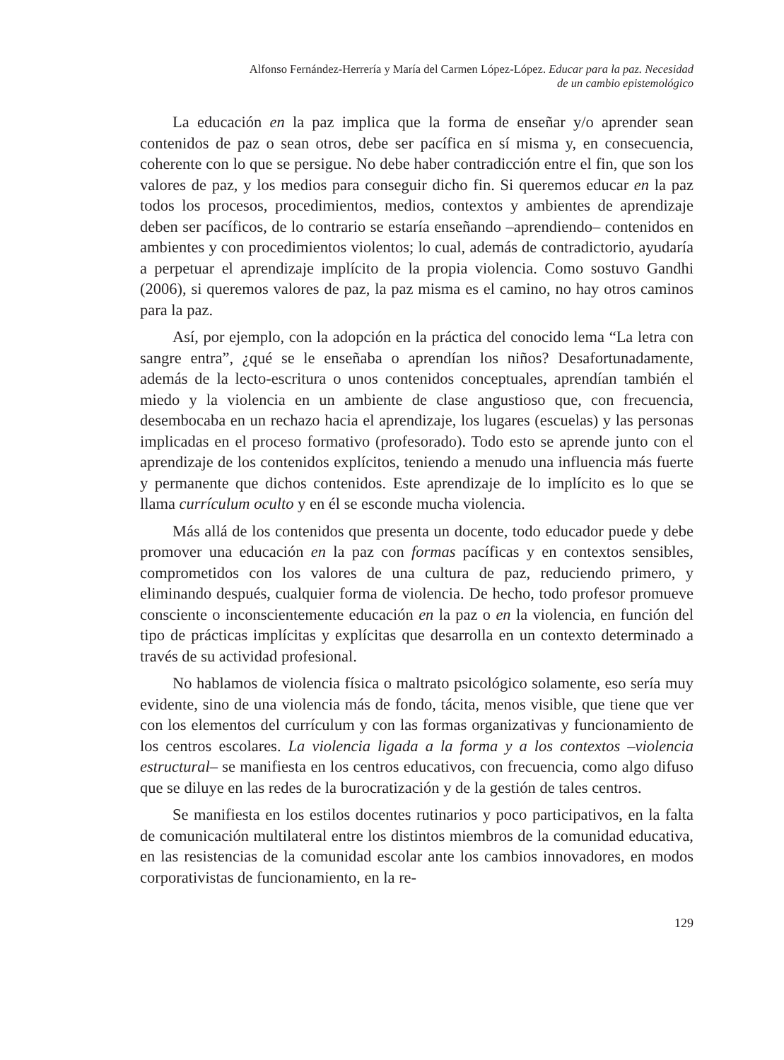Alfonso Fernández-Herrería y María del Carmen López-López. Educar para la paz. Necesidad
de un cambio epistemológico
La educación en la paz implica que la forma de enseñar y/o aprender sean contenidos de paz o sean otros, debe ser pacífica en sí misma y, en consecuencia, coherente con lo que se persigue. No debe haber contradicción entre el fin, que son los valores de paz, y los medios para conseguir dicho fin. Si queremos educar en la paz todos los procesos, procedimientos, medios, contextos y ambientes de aprendizaje deben ser pacíficos, de lo contrario se estaría enseñando –aprendiendo– contenidos en ambientes y con procedimientos violentos; lo cual, además de contradictorio, ayudaría a perpetuar el aprendizaje implícito de la propia violencia. Como sostuvo Gandhi (2006), si queremos valores de paz, la paz misma es el camino, no hay otros caminos para la paz.
Así, por ejemplo, con la adopción en la práctica del conocido lema “La letra con sangre entra”, ¿qué se le enseñaba o aprendían los niños? Desafortunadamente, además de la lecto-escritura o unos contenidos conceptuales, aprendían también el miedo y la violencia en un ambiente de clase angustioso que, con frecuencia, desembocaba en un rechazo hacia el aprendizaje, los lugares (escuelas) y las personas implicadas en el proceso formativo (profesorado). Todo esto se aprende junto con el aprendizaje de los contenidos explícitos, teniendo a menudo una influencia más fuerte y permanente que dichos contenidos. Este aprendizaje de lo implícito es lo que se llama currículum oculto y en él se esconde mucha violencia.
Más allá de los contenidos que presenta un docente, todo educador puede y debe promover una educación en la paz con formas pacíficas y en contextos sensibles, comprometidos con los valores de una cultura de paz, reduciendo primero, y eliminando después, cualquier forma de violencia. De hecho, todo profesor promueve consciente o inconscientemente educación en la paz o en la violencia, en función del tipo de prácticas implícitas y explícitas que desarrolla en un contexto determinado a través de su actividad profesional.
No hablamos de violencia física o maltrato psicológico solamente, eso sería muy evidente, sino de una violencia más de fondo, tácita, menos visible, que tiene que ver con los elementos del currículum y con las formas organizativas y funcionamiento de los centros escolares. La violencia ligada a la forma y a los contextos –violencia estructural– se manifiesta en los centros educativos, con frecuencia, como algo difuso que se diluye en las redes de la burocratización y de la gestión de tales centros.
Se manifiesta en los estilos docentes rutinarios y poco participativos, en la falta de comunicación multilateral entre los distintos miembros de la comunidad educativa, en las resistencias de la comunidad escolar ante los cambios innovadores, en modos corporativistas de funcionamiento, en la re-
129